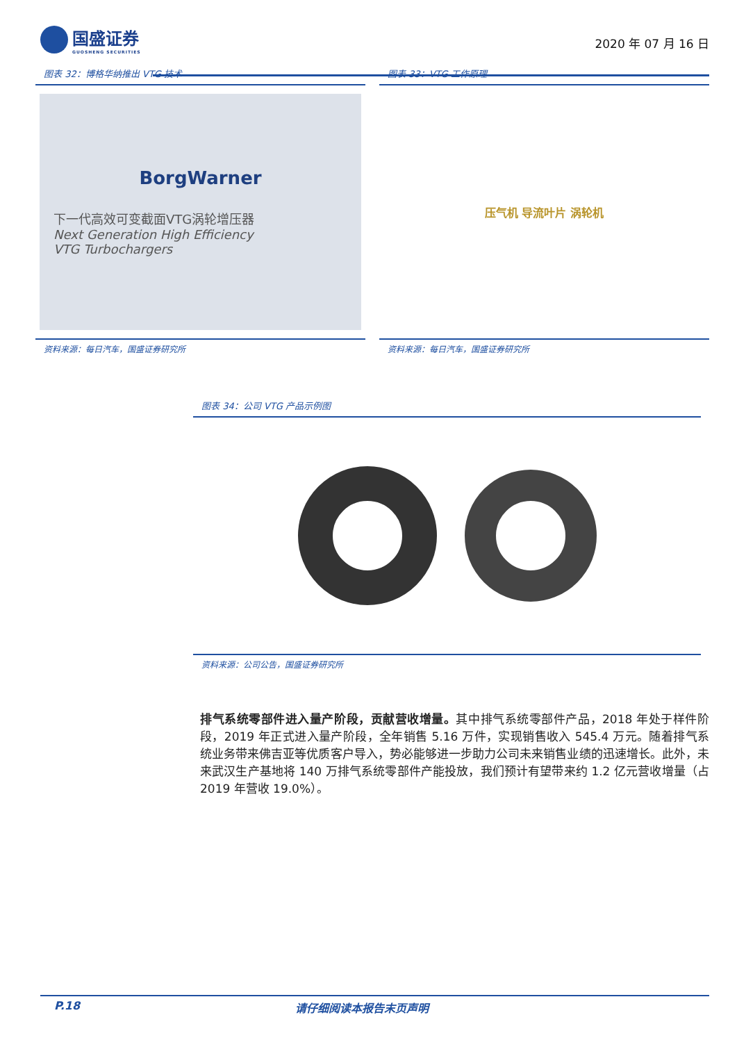国盛证券
GUOSHENG SECURITIES
2020 年 07 月 16 日
图表 32：博格华纳推出 VTG 技术
BorgWarner
下一代高效可变截面VTG涡轮增压器
Next Generation High Efficiency
VTG Turbochargers
资料来源：每日汽车，国盛证券研究所
图表 33：VTG 工作原理
压气机 导流叶片 涡轮机
资料来源：每日汽车，国盛证券研究所
图表 34：公司 VTG 产品示例图
资料来源：公司公告，国盛证券研究所
排气系统零部件进入量产阶段，贡献营收增量。其中排气系统零部件产品，2018 年处于样件阶段，2019 年正式进入量产阶段，全年销售 5.16 万件，实现销售收入 545.4 万元。随着排气系统业务带来佛吉亚等优质客户导入，势必能够进一步助力公司未来销售业绩的迅速增长。此外，未来武汉生产基地将 140 万排气系统零部件产能投放，我们预计有望带来约 1.2 亿元营收增量（占 2019 年营收 19.0%）。
P.18 请仔细阅读本报告末页声明